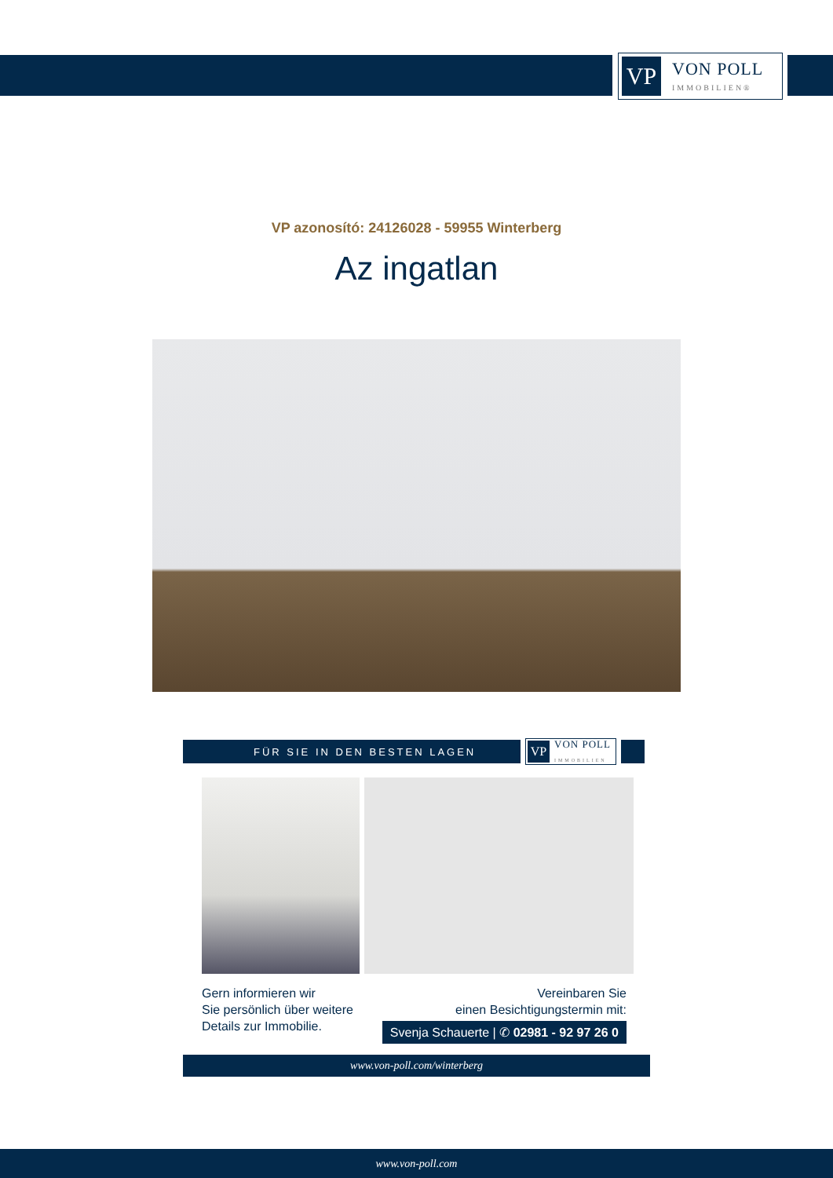VP
VON POLL
IMMOBILIEN®
VP azonosító: 24126028 - 59955 Winterberg
Az ingatlan
FÜR SIE IN DEN BESTEN LAGEN
VP
VON POLL
IMMOBILIEN
Gern informieren wir
Sie persönlich über weitere
Details zur Immobilie.
Vereinbaren Sie
einen Besichtigungstermin mit:
Svenja Schauerte | ✆ 02981 - 92 97 26 0
www.von-poll.com/winterberg
www.von-poll.com